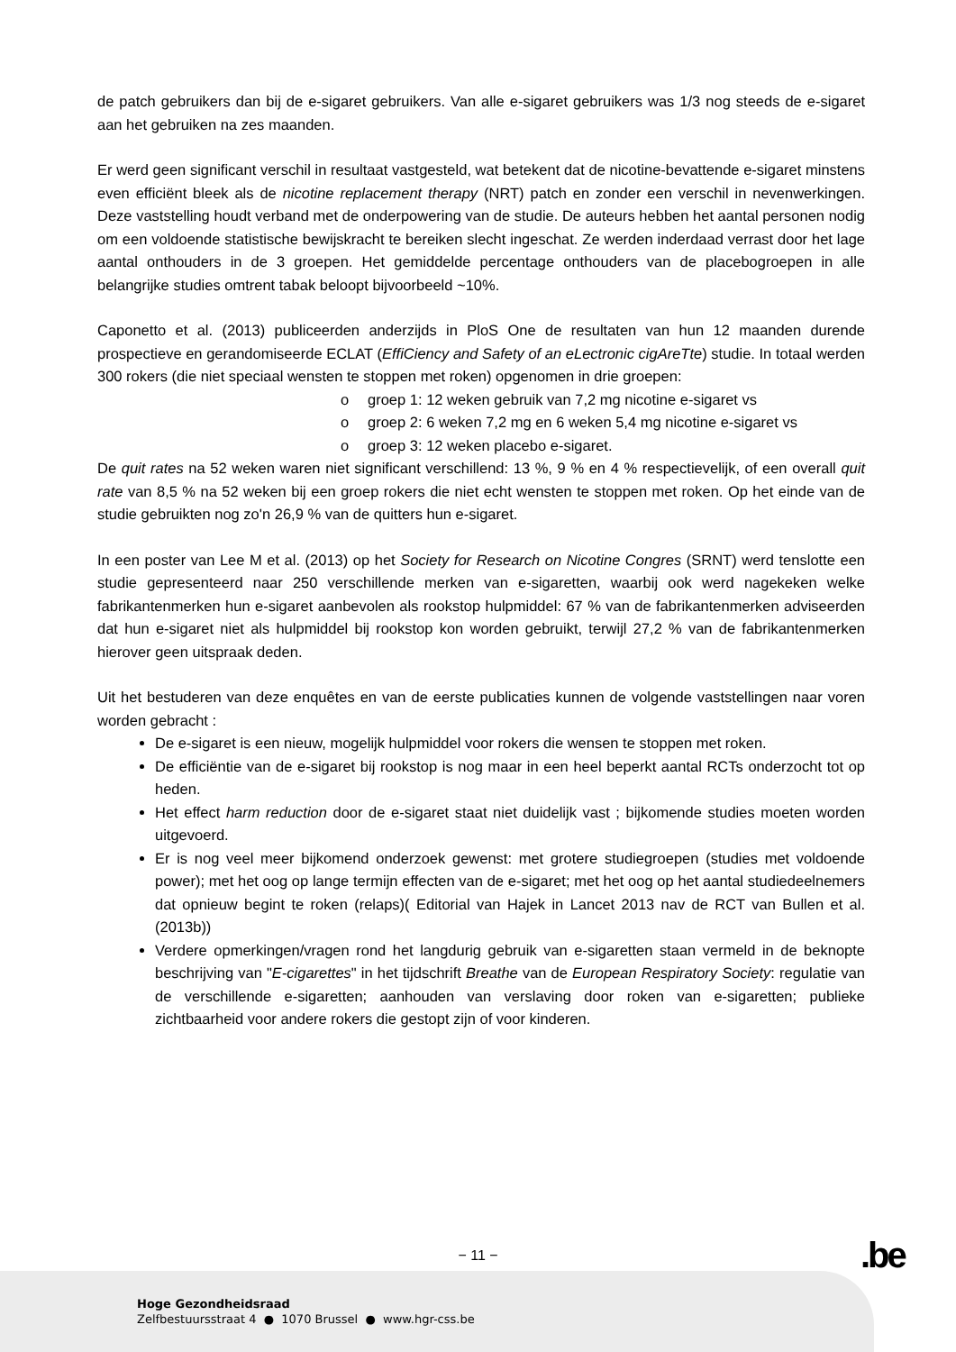de patch gebruikers dan bij de e-sigaret gebruikers. Van alle e-sigaret gebruikers was 1/3 nog steeds de e-sigaret aan het gebruiken na zes maanden.
Er werd geen significant verschil in resultaat vastgesteld, wat betekent dat de nicotine-bevattende e-sigaret minstens even efficiënt bleek als de nicotine replacement therapy (NRT) patch en zonder een verschil in nevenwerkingen. Deze vaststelling houdt verband met de onderpowering van de studie. De auteurs hebben het aantal personen nodig om een voldoende statistische bewijskracht te bereiken slecht ingeschat. Ze werden inderdaad verrast door het lage aantal onthouders in de 3 groepen. Het gemiddelde percentage onthouders van de placebogroepen in alle belangrijke studies omtrent tabak beloopt bijvoorbeeld ~10%.
Caponetto et al. (2013) publiceerden anderzijds in PloS One de resultaten van hun 12 maanden durende prospectieve en gerandomiseerde ECLAT (EffiCiency and Safety of an eLectronic cigAreTte) studie. In totaal werden 300 rokers (die niet speciaal wensten te stoppen met roken) opgenomen in drie groepen:
o groep 1: 12 weken gebruik van 7,2 mg nicotine e-sigaret vs
o groep 2: 6 weken 7,2 mg en 6 weken 5,4 mg nicotine e-sigaret vs
o groep 3: 12 weken placebo e-sigaret.
De quit rates na 52 weken waren niet significant verschillend: 13 %, 9 % en 4 % respectievelijk, of een overall quit rate van 8,5 % na 52 weken bij een groep rokers die niet echt wensten te stoppen met roken. Op het einde van de studie gebruikten nog zo'n 26,9 % van de quitters hun e-sigaret.
In een poster van Lee M et al. (2013) op het Society for Research on Nicotine Congres (SRNT) werd tenslotte een studie gepresenteerd naar 250 verschillende merken van e-sigaretten, waarbij ook werd nagekeken welke fabrikantenmerken hun e-sigaret aanbevolen als rookstop hulpmiddel: 67 % van de fabrikantenmerken adviseerden dat hun e-sigaret niet als hulpmiddel bij rookstop kon worden gebruikt, terwijl 27,2 % van de fabrikantenmerken hierover geen uitspraak deden.
Uit het bestuderen van deze enquêtes en van de eerste publicaties kunnen de volgende vaststellingen naar voren worden gebracht :
De e-sigaret is een nieuw, mogelijk hulpmiddel voor rokers die wensen te stoppen met roken.
De efficiëntie van de e-sigaret bij rookstop is nog maar in een heel beperkt aantal RCTs onderzocht tot op heden.
Het effect harm reduction door de e-sigaret staat niet duidelijk vast ; bijkomende studies moeten worden uitgevoerd.
Er is nog veel meer bijkomend onderzoek gewenst: met grotere studiegroepen (studies met voldoende power); met het oog op lange termijn effecten van de e-sigaret; met het oog op het aantal studiedeelnemers dat opnieuw begint te roken (relaps)( Editorial van Hajek in Lancet 2013 nav de RCT van Bullen et al. (2013b))
Verdere opmerkingen/vragen rond het langdurig gebruik van e-sigaretten staan vermeld in de beknopte beschrijving van "E-cigarettes" in het tijdschrift Breathe van de European Respiratory Society: regulatie van de verschillende e-sigaretten; aanhouden van verslaving door roken van e-sigaretten; publieke zichtbaarheid voor andere rokers die gestopt zijn of voor kinderen.
− 11 − .be
Hoge Gezondheidsraad
Zelfbestuursstraat 4 ● 1070 Brussel ● www.hgr-css.be